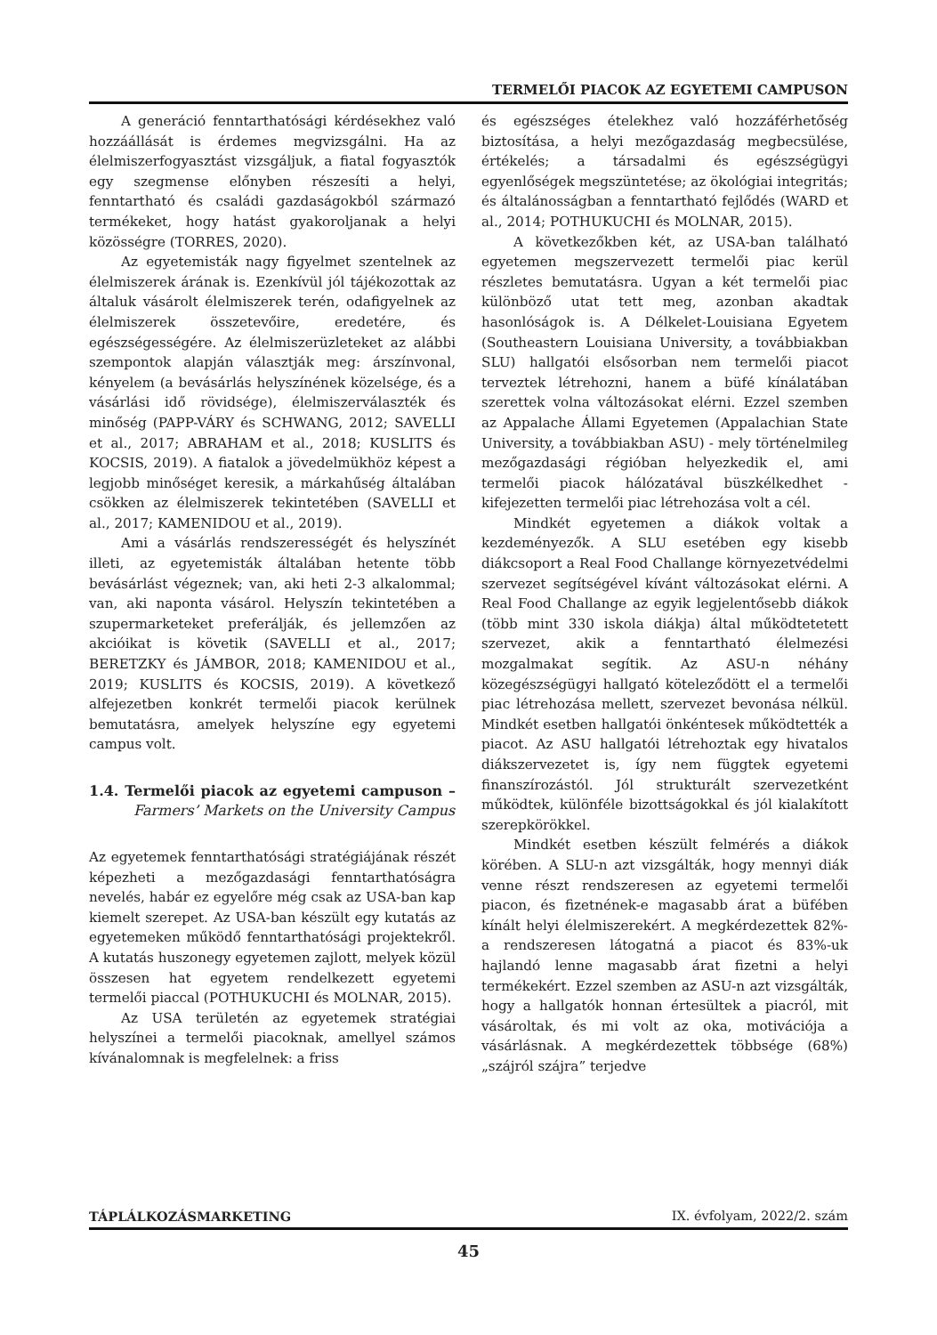TERMELŐI PIACOK AZ EGYETEMI CAMPUSON
A generáció fenntarthatósági kérdésekhez való hozzáállását is érdemes megvizsgálni. Ha az élelmiszerfogyasztást vizsgáljuk, a fiatal fogyasztók egy szegmense előnyben részesíti a helyi, fenntartható és családi gazdaságokból származó termékeket, hogy hatást gyakoroljanak a helyi közösségre (TORRES, 2020).
Az egyetemisták nagy figyelmet szentelnek az élelmiszerek árának is. Ezenkívül jól tájékozottak az általuk vásárolt élelmiszerek terén, odafigyelnek az élelmiszerek összetevőire, eredetére, és egészségességére. Az élelmiszerüzleteket az alábbi szempontok alapján választják meg: árszínvonal, kényelem (a bevásárlás helyszínének közelsége, és a vásárlási idő rövidsége), élelmiszerválaszték és minőség (PAPP-VÁRY és SCHWANG, 2012; SAVELLI et al., 2017; ABRAHAM et al., 2018; KUSLITS és KOCSIS, 2019). A fiatalok a jövedelmükhöz képest a legjobb minőséget keresik, a márkahűség általában csökken az élelmiszerek tekintetében (SAVELLI et al., 2017; KAMENIDOU et al., 2019).
Ami a vásárlás rendszerességét és helyszínét illeti, az egyetemisták általában hetente több bevásárlást végeznek; van, aki heti 2-3 alkalommal; van, aki naponta vásárol. Helyszín tekintetében a szupermarketeket preferálják, és jellemzően az akcióikat is követik (SAVELLI et al., 2017; BERETZKY és JÁMBOR, 2018; KAMENIDOU et al., 2019; KUSLITS és KOCSIS, 2019). A következő alfejezetben konkrét termelői piacok kerülnek bemutatásra, amelyek helyszíne egy egyetemi campus volt.
1.4. Termelői piacok az egyetemi campuson – Farmers’ Markets on the University Campus
Az egyetemek fenntarthatósági stratégiájának részét képezheti a mezőgazdasági fenntarthatóságra nevelés, habár ez egyelőre még csak az USA-ban kap kiemelt szerepet. Az USA-ban készült egy kutatás az egyetemeken működő fenntarthatósági projektekről. A kutatás huszonegy egyetemen zajlott, melyek közül összesen hat egyetem rendelkezett egyetemi termelői piaccal (POTHUKUCHI és MOLNAR, 2015).
Az USA területén az egyetemek stratégiai helyszínei a termelői piacoknak, amellyel számos kívánalomnak is megfelelnek: a friss
és egészséges ételekhez való hozzáférhetőség biztosítása, a helyi mezőgazdaság megbecsülése, értékelés; a társadalmi és egészségügyi egyenlőségek megszüntetése; az ökológiai integritás; és általánosságban a fenntartható fejlődés (WARD et al., 2014; POTHUKUCHI és MOLNAR, 2015).
A következőkben két, az USA-ban található egyetemen megszervezett termelői piac kerül részletes bemutatásra. Ugyan a két termelői piac különböző utat tett meg, azonban akadtak hasonlóságok is. A Délkelet-Louisiana Egyetem (Southeastern Louisiana University, a továbbiakban SLU) hallgatói elsősorban nem termelői piacot terveztek létrehozni, hanem a büfé kínálatában szerettek volna változásokat elérni. Ezzel szemben az Appalache Állami Egyetemen (Appalachian State University, a továbbiakban ASU) - mely történelmileg mezőgazdasági régióban helyezkedik el, ami termelői piacok hálózatával büszkélkedhet - kifejezetten termelői piac létrehozása volt a cél.
Mindkét egyetemen a diákok voltak a kezdeményezők. A SLU esetében egy kisebb diákcsoport a Real Food Challange környezetvédelmi szervezet segítségével kívánt változásokat elérni. A Real Food Challange az egyik legjelentősebb diákok (több mint 330 iskola diákja) által működtetetett szervezet, akik a fenntartható élelmezési mozgalmakat segítik. Az ASU-n néhány közegészségügyi hallgató köteleződött el a termelői piac létrehozása mellett, szervezet bevonása nélkül. Mindkét esetben hallgatói önkéntesek működtették a piacot. Az ASU hallgatói létrehoztak egy hivatalos diákszervezetet is, így nem függtek egyetemi finanszírozástól. Jól strukturált szervezetként működtek, különféle bizottságokkal és jól kialakított szerepkörökkel.
Mindkét esetben készült felmérés a diákok körében. A SLU-n azt vizsgálták, hogy mennyi diák venne részt rendszeresen az egyetemi termelői piacon, és fizetnének-e magasabb árat a büfében kínált helyi élelmiszerekért. A megkérdezettek 82%-a rendszeresen látogatná a piacot és 83%-uk hajlandó lenne magasabb árat fizetni a helyi termékekért. Ezzel szemben az ASU-n azt vizsgálták, hogy a hallgatók honnan értesültek a piacról, mit vásároltak, és mi volt az oka, motivációja a vásárlásnak. A megkérdezettek többsége (68%) „szájról szájra” terjedve
TÁPLÁLKOZÁSMARKETING IX. évfolyam, 2022/2. szám
45